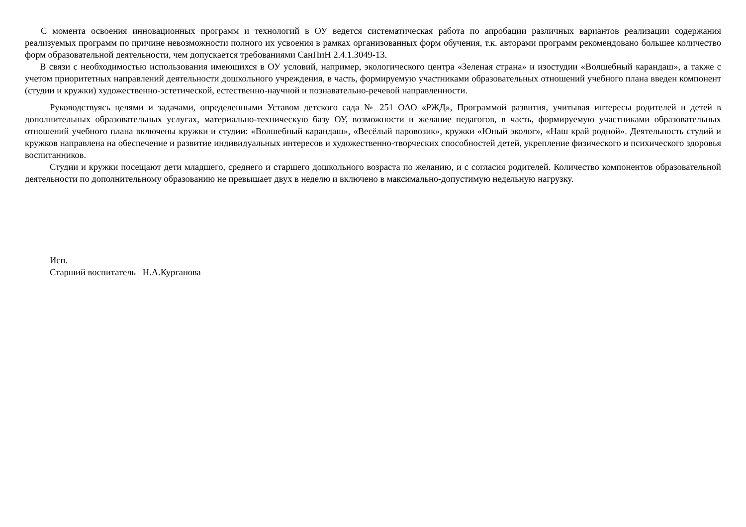С момента освоения инновационных программ и технологий в ОУ ведется систематическая работа по апробации различных вариантов реализации содержания реализуемых программ по причине невозможности полного их усвоения в рамках организованных форм обучения, т.к. авторами программ рекомендовано большее количество форм образовательной деятельности, чем допускается требованиями СанПиН 2.4.1.3049-13.
В связи с необходимостью использования имеющихся в ОУ условий, например, экологического центра «Зеленая страна» и изостудии «Волшебный карандаш», а также с учетом приоритетных направлений деятельности дошкольного учреждения, в часть, формируемую участниками образовательных отношений учебного плана введен компонент (студии и кружки) художественно-эстетической, естественно-научной и познавательно-речевой направленности.
Руководствуясь целями и задачами, определенными Уставом детского сада № 251 ОАО «РЖД», Программой развития, учитывая интересы родителей и детей в дополнительных образовательных услугах, материально-техническую базу ОУ, возможности и желание педагогов, в часть, формируемую участниками образовательных отношений учебного плана включены кружки и студии: «Волшебный карандаш», «Весёлый паровозик», кружки «Юный эколог», «Наш край родной». Деятельность студий и кружков направлена на обеспечение и развитие индивидуальных интересов и художественно-творческих способностей детей, укрепление физического и психического здоровья воспитанников.
Студии и кружки посещают дети младшего, среднего и старшего дошкольного возраста по желанию, и с согласия родителей. Количество компонентов образовательной деятельности по дополнительному образованию не превышает двух в неделю и включено в максимально-допустимую недельную нагрузку.
Исп.
Старший воспитатель Н.А.Курганова